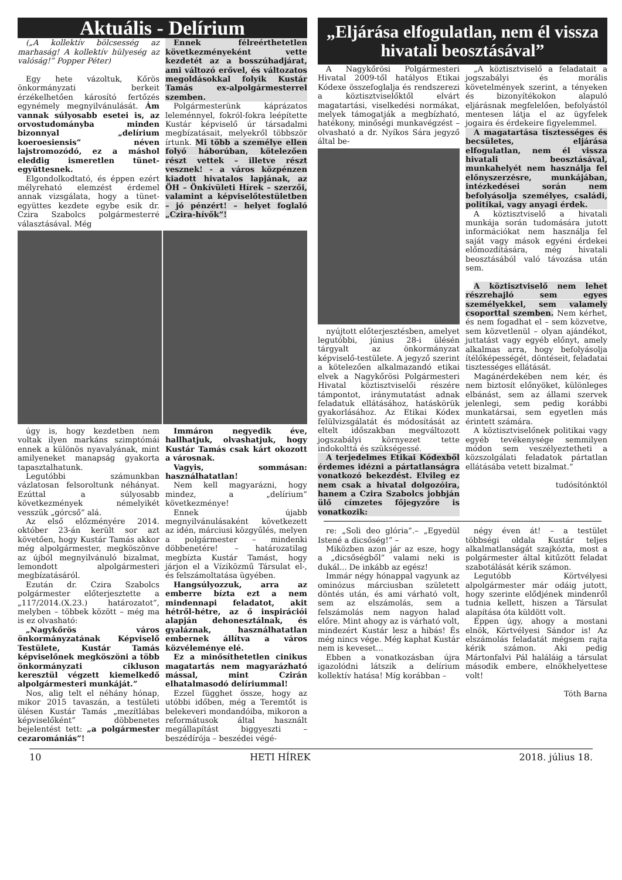Aktuális - Delírium
(„A kollektív bölcsesség az marhaság! A kollektív hülyeség az valóság!” Popper Péter)
Egy hete vázoltuk, Kőrös önkormányzati berkeit érzékelhetően károsító fertőzés egynémely megnyilvánulását. Ám vannak súlyosabb esetei is, az orvostudományba minden bizonnyal „delírium koeroesiensis” néven lajstromozódó, ez a máshol eleddig ismeretlen tünet-együttesnek.
Elgondolkodtató, és éppen ezért mélyreható elemzést érdemel annak vizsgálata, hogy a tünet-együttes kezdete egybe esik dr. Czira Szabolcs polgármesterré választásával. Még
Ennek félreérthetetlen következményeként vette kezdetét az a bosszúhadjárat, ami változó erővel, és változatos megoldásokkal folyik Kustár Tamás ex-alpolgármesterrel szemben.
Polgármesterünk káprázatos leleménnyel, fokról-fokra leépítette Kustár képviselő úr társadalmi megbízatásait, melyekről többször írtunk. Mi több a személye ellen folyó háborúban, kötelezően részt vettek – illetve részt vesznek! - a város közpénzen kiadott hivatalos lapjának, az ÖH – Önkívületi Hírek – szerzői, valamint a képviselőtestületben – jó pénzért! – helyet foglaló „Czira-hívők”!
úgy is, hogy kezdetben nem voltak ilyen markáns szimptómái ennek a különös nyavalyának, mint amilyeneket manapság gyakorta tapasztalhatunk.
Legutóbbi számunkban vázlatosan felsoroltunk néhányat. Ezúttal a súlyosabb következmények némelyikét vesszük „górcső” alá.
Az első előzményére 2014. október 23-án került sor azt követően, hogy Kustár Tamás akkor még alpolgármester, megköszönve az újból megnyilvánuló bizalmat, lemondott alpolgármesteri megbízatásáról.
Ezután dr. Czira Szabolcs polgármester előterjesztette a „117/2014.(X.23.) határozatot”, melyben – többek között – még ma is ez olvasható:
„Nagykőrös város önkormányzatának Képviselő Testülete, Kustár Tamás képviselőnek megköszöni a több önkormányzati cikluson keresztül végzett kiemelkedő alpolgármesteri munkáját.”
Nos, alig telt el néhány hónap, mikor 2015 tavaszán, a testületi ülésen Kustár Tamás „mezítlábas képviselőként” döbbenetes bejelentést tett: „a polgármester cezaromániás”!
Immáron negyedik éve, hallhatjuk, olvashatjuk, hogy Kustár Tamás csak kárt okozott a városnak.
Vagyis, sommásan: használhatatlan!
Nem kell magyarázni, hogy mindez, a „delírium” következménye!
Ennek újabb megnyilvánulásaként következett az idén, márciusi közgyűlés, melyen a polgármester – mindenki döbbenetére! – határozatilag megbízta Kustár Tamást, hogy járjon el a Víziközmű Társulat el-, és felszámoltatása ügyében.
Hangsúlyozzuk, arra az emberre bízta ezt a nem mindennapi feladatot, akit hétről-hétre, az ő inspirációi alapján dehonesztálnak, és gyaláznak, használhatatlan embernek állítva a város közvéleménye elé.
Ez a minősíthetetlen cinikus magatartás nem magyarázható mással, mint Czirán elhatalmasodó delíriummal!
Ezzel függhet össze, hogy az utóbbi időben, még a Teremtőt is belekeveri mondandóiba, mikoron a reformátusok által használt megállapítást biggyeszti – beszédírója – beszédei végé-
„Eljárása elfogulatlan, nem él vissza hivatali beosztásával”
A Nagykőrösi Polgármesteri Hivatal 2009-től hatályos Etikai Kódexe összefoglalja és rendszerezi a köztisztviselőktől elvárt magatartási, viselkedési normákat, melyek támogatják a megbízható, hatékony, minőségi munkavégzést – olvasható a dr. Nyíkos Sára jegyző által be-
nyújtott előterjesztésben, amelyet legutóbbi, június 28-i ülésén tárgyalt az önkormányzat képviselő-testülete. A jegyző szerint a kötelezően alkalmazandó etikai elvek a Nagykőrösi Polgármesteri Hivatal köztisztviselői részére támpontot, iránymutatást adnak feladatuk ellátásához, hatáskörük gyakorlásához. Az Etikai Kódex felülvizsgálatát és módosítását az eltelt időszakban megváltozott jogszabályi környezet tette indokolttá és szükségessé.
A terjedelmes Etikai Kódexből érdemes idézni a pártatlanságra vonatkozó bekezdést. Elvileg ez nem csak a hivatal dolgozóira, hanem a Czira Szabolcs jobbján ülő címzetes főjegyzőre is vonatkozik:
„A köztisztviselő a feladatait a jogszabályi és morális követelmények szerint, a tényeken és bizonyítékokon alapuló eljárásnak megfelelően, befolyástól mentesen látja el az ügyfelek jogaira és érdekeire figyelemmel.
A magatartása tisztességes és becsületes, eljárása elfogulatlan, nem él vissza hivatali beosztásával, munkahelyét nem használja fel előnyszerzésre, munkájában, intézkedései során nem befolyásolja személyes, családi, politikai, vagy anyagi érdek.
A köztisztviselő a hivatali munkája során tudomására jutott információkat nem használja fel saját vagy mások egyéni érdekei előmozdítására, még hivatali beosztásából való távozása után sem.
A köztisztviselő nem lehet részrehajló sem egyes személyekkel, sem valamely csoporttal szemben. Nem kérhet, és nem fogadhat el – sem közvetve, sem közvetlenül – olyan ajándékot, juttatást vagy egyéb előnyt, amely alkalmas arra, hogy befolyásolja ítélőképességét, döntéseit, feladatai tisztességes ellátását.
Magánérdekében nem kér, és nem biztosít előnyöket, különleges elbánást, sem az állami szervek jelenlegi, sem pedig korábbi munkatársai, sem egyetlen más érintett számára.
A köztisztviselőnek politikai vagy egyéb tevékenysége semmilyen módon sem veszélyeztetheti a közszolgálati feladatok pártatlan ellátásába vetett bizalmat.”
tudósítónktól
re: „Soli deo glória”.– „Egyedül Istené a dicsőség!” –
Miközben azon jár az esze, hogy a „dicsőségből” valami neki is dukál... De inkább az egész!
Immár négy hónappal vagyunk az ominózus márciusban született döntés után, és ami várható volt, sem az elszámolás, sem a felszámolás nem nagyon halad előre. Mint ahogy az is várható volt, mindezért Kustár lesz a hibás! És még nincs vége. Még kaphat Kustár nem is keveset...
Ebben a vonatkozásban újra igazolódni látszik a delírium kollektív hatása! Míg korábban –
négy éven át! – a testület többségi oldala Kustár teljes alkalmatlanságát szajkózta, most a polgármester által kitűzött feladat szabotálását kérik számon.
Legutóbb Körtvélyesi alpolgármester már odáig jutott, hogy szerinte elődjének mindenről tudnia kellett, hiszen a Társulat alapítása óta küldött volt.
Éppen úgy, ahogy a mostani elnök, Körtvélyesi Sándor is! Az elszámolás feladatát mégsem rajta kérik számon. Aki pedig Mártonfalvi Pál haláláig a társulat második embere, elnökhelyettese volt!
Tóth Barna
10 HETI HÍREK 2018. július 18.